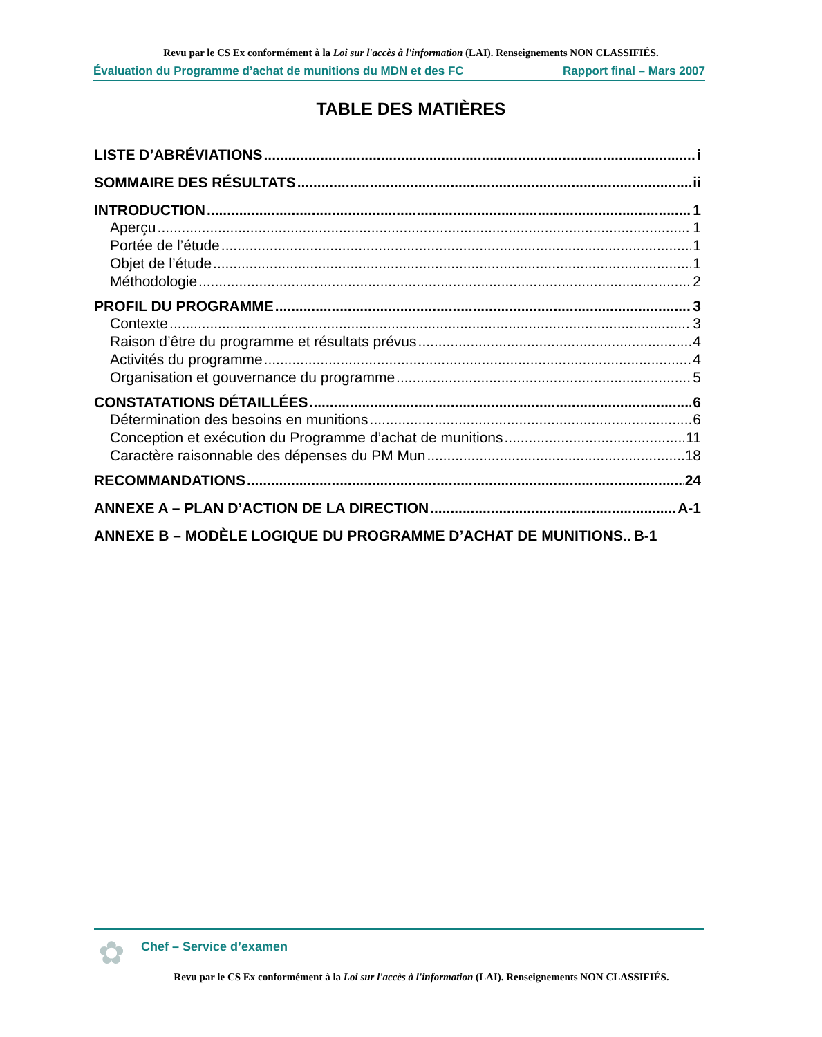Revu par le CS Ex conformément à la Loi sur l'accès à l'information (LAI). Renseignements NON CLASSIFIÉS.
Évaluation du Programme d’achat de munitions du MDN et des FC Rapport final – Mars 2007
TABLE DES MATIÈRES
LISTE D’ABRÉVIATIONS i
SOMMAIRE DES RÉSULTATS ii
INTRODUCTION 1
Aperçu 1
Portée de l’étude 1
Objet de l’étude 1
Méthodologie 2
PROFIL DU PROGRAMME 3
Contexte 3
Raison d’être du programme et résultats prévus 4
Activités du programme 4
Organisation et gouvernance du programme 5
CONSTATATIONS DÉTAILLÉES 6
Détermination des besoins en munitions 6
Conception et exécution du Programme d’achat de munitions 11
Caractère raisonnable des dépenses du PM Mun 18
RECOMMANDATIONS 24
ANNEXE A – PLAN D’ACTION DE LA DIRECTION A-1
ANNEXE B – MODÈLE LOGIQUE DU PROGRAMME D’ACHAT DE MUNITIONS.. B-1
✿
Chef – Service d’examen
Revu par le CS Ex conformément à la Loi sur l'accès à l'information (LAI). Renseignements NON CLASSIFIÉS.